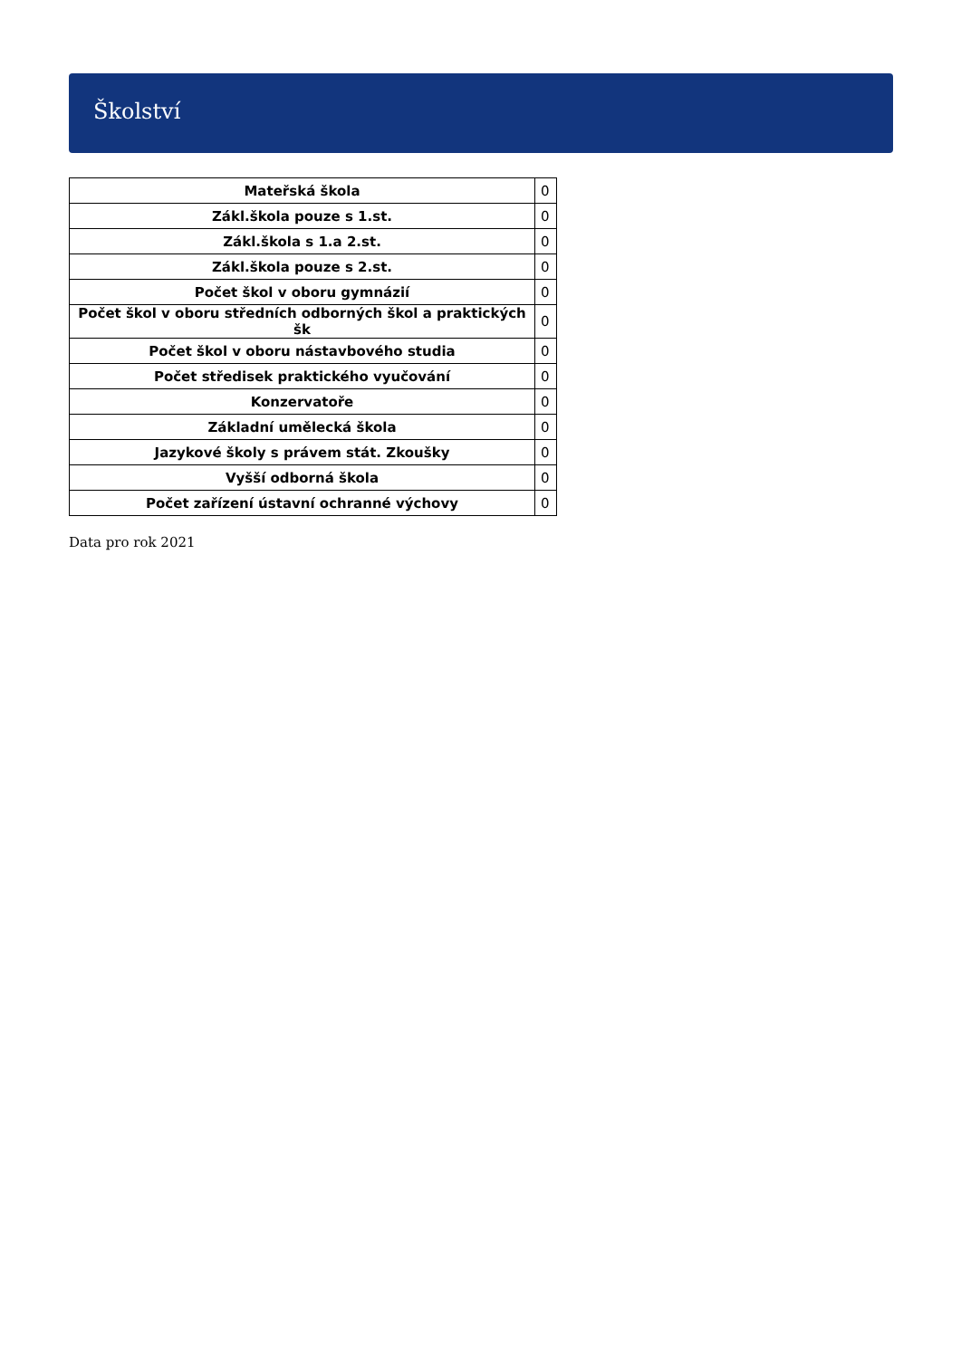Školství
| Mateřská škola | 0 |
| Zákl.škola pouze s 1.st. | 0 |
| Zákl.škola s 1.a 2.st. | 0 |
| Zákl.škola pouze s 2.st. | 0 |
| Počet škol v oboru gymnázií | 0 |
| Počet škol v oboru středních odborných škol a praktických šk | 0 |
| Počet škol v oboru nástavbového studia | 0 |
| Počet středisek praktického vyučování | 0 |
| Konzervatoře | 0 |
| Základní umělecká škola | 0 |
| Jazykové školy s právem stát. Zkoušky | 0 |
| Vyšší odborná škola | 0 |
| Počet zařízení ústavní ochranné výchovy | 0 |
Data pro rok 2021